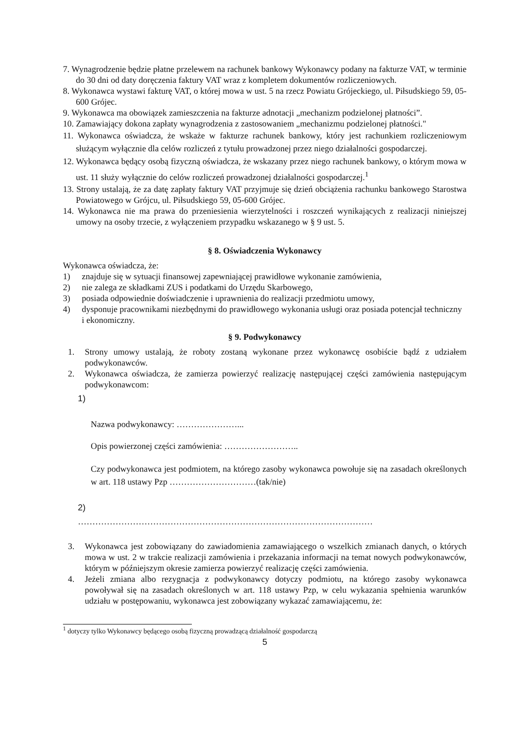7. Wynagrodzenie będzie płatne przelewem na rachunek bankowy Wykonawcy podany na fakturze VAT, w terminie do 30 dni od daty doręczenia faktury VAT wraz z kompletem dokumentów rozliczeniowych.
8. Wykonawca wystawi fakturę VAT, o której mowa w ust. 5 na rzecz Powiatu Grójeckiego, ul. Piłsudskiego 59, 05-600 Grójec.
9. Wykonawca ma obowiązek zamieszczenia na fakturze adnotacji „mechanizm podzielonej płatności”.
10. Zamawiający dokona zapłaty wynagrodzenia z zastosowaniem „mechanizmu podzielonej płatności."
11. Wykonawca oświadcza, że wskaże w fakturze rachunek bankowy, który jest rachunkiem rozliczeniowym służącym wyłącznie dla celów rozliczeń z tytułu prowadzonej przez niego działalności gospodarczej.
12. Wykonawca będący osobą fizyczną oświadcza, że wskazany przez niego rachunek bankowy, o którym mowa w ust. 11 służy wyłącznie do celów rozliczeń prowadzonej działalności gospodarczej.<sup>1</sup>
13. Strony ustalają, że za datę zapłaty faktury VAT przyjmuje się dzień obciążenia rachunku bankowego Starostwa Powiatowego w Grójcu, ul. Piłsudskiego 59, 05-600 Grójec.
14. Wykonawca nie ma prawa do przeniesienia wierzytelności i roszczeń wynikających z realizacji niniejszej umowy na osoby trzecie, z wyłączeniem przypadku wskazanego w § 9 ust. 5.
§ 8. Oświadczenia Wykonawcy
Wykonawca oświadcza, że:
1) znajduje się w sytuacji finansowej zapewniającej prawidłowe wykonanie zamówienia,
2) nie zalega ze składkami ZUS i podatkami do Urzędu Skarbowego,
3) posiada odpowiednie doświadczenie i uprawnienia do realizacji przedmiotu umowy,
4) dysponuje pracownikami niezbędnymi do prawidłowego wykonania usługi oraz posiada potencjał techniczny i ekonomiczny.
§ 9. Podwykonawcy
1. Strony umowy ustalają, że roboty zostaną wykonane przez wykonawcę osobiście bądź z udziałem podwykonawców.
2. Wykonawca oświadcza, że zamierza powierzyć realizację następującej części zamówienia następującym podwykonawcom:
1)
Nazwa podwykonawcy: …………………...
Opis powierzonej części zamówienia: ……………………..
Czy podwykonawca jest podmiotem, na którego zasoby wykonawca powołuje się na zasadach określonych w art. 118 ustawy Pzp …………………………(tak/nie)
2)
…………………………………………………………………………………………
3. Wykonawca jest zobowiązany do zawiadomienia zamawiającego o wszelkich zmianach danych, o których mowa w ust. 2 w trakcie realizacji zamówienia i przekazania informacji na temat nowych podwykonawców, którym w późniejszym okresie zamierza powierzyć realizację części zamówienia.
4. Jeżeli zmiana albo rezygnacja z podwykonawcy dotyczy podmiotu, na którego zasoby wykonawca powoływał się na zasadach określonych w art. 118 ustawy Pzp, w celu wykazania spełnienia warunków udziału w postępowaniu, wykonawca jest zobowiązany wykazać zamawiającemu, że:
<sup>1</sup> dotyczy tylko Wykonawcy będącego osobą fizyczną prowadzącą działalność gospodarczą
5